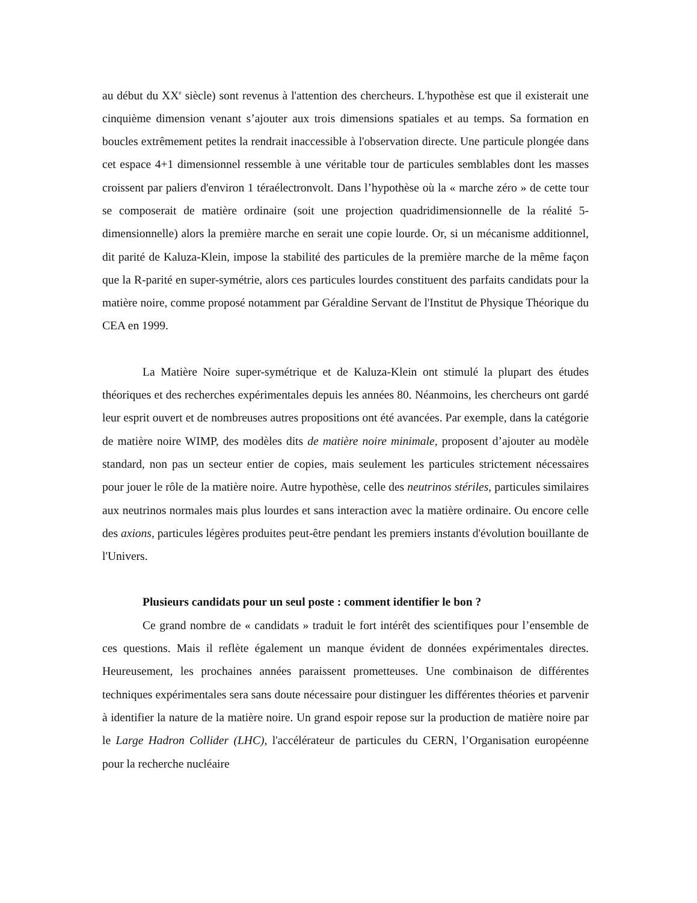au début du XX<sup>e</sup> siècle) sont revenus à l'attention des chercheurs. L'hypothèse est que il existerait une cinquième dimension venant s’ajouter aux trois dimensions spatiales et au temps. Sa formation en boucles extrêmement petites la rendrait inaccessible à l'observation directe. Une particule plongée dans cet espace 4+1 dimensionnel ressemble à une véritable tour de particules semblables dont les masses croissent par paliers d'environ 1 téraélectronvolt. Dans l’hypothèse où la « marche zéro » de cette tour se composerait de matière ordinaire (soit une projection quadridimensionnelle de la réalité 5-dimensionnelle) alors la première marche en serait une copie lourde. Or, si un mécanisme additionnel, dit parité de Kaluza-Klein, impose la stabilité des particules de la première marche de la même façon que la R-parité en super-symétrie, alors ces particules lourdes constituent des parfaits candidats pour la matière noire, comme proposé notamment par Géraldine Servant de l'Institut de Physique Théorique du CEA en 1999.
La Matière Noire super-symétrique et de Kaluza-Klein ont stimulé la plupart des études théoriques et des recherches expérimentales depuis les années 80. Néanmoins, les chercheurs ont gardé leur esprit ouvert et de nombreuses autres propositions ont été avancées. Par exemple, dans la catégorie de matière noire WIMP, des modèles dits de matière noire minimale, proposent d’ajouter au modèle standard, non pas un secteur entier de copies, mais seulement les particules strictement nécessaires pour jouer le rôle de la matière noire. Autre hypothèse, celle des neutrinos stériles, particules similaires aux neutrinos normales mais plus lourdes et sans interaction avec la matière ordinaire. Ou encore celle des axions, particules légères produites peut-être pendant les premiers instants d'évolution bouillante de l'Univers.
Plusieurs candidats pour un seul poste : comment identifier le bon ?
Ce grand nombre de « candidats » traduit le fort intérêt des scientifiques pour l’ensemble de ces questions. Mais il reflète également un manque évident de données expérimentales directes. Heureusement, les prochaines années paraissent prometteuses. Une combinaison de différentes techniques expérimentales sera sans doute nécessaire pour distinguer les différentes théories et parvenir à identifier la nature de la matière noire. Un grand espoir repose sur la production de matière noire par le Large Hadron Collider (LHC), l'accélérateur de particules du CERN, l’Organisation européenne pour la recherche nucléaire